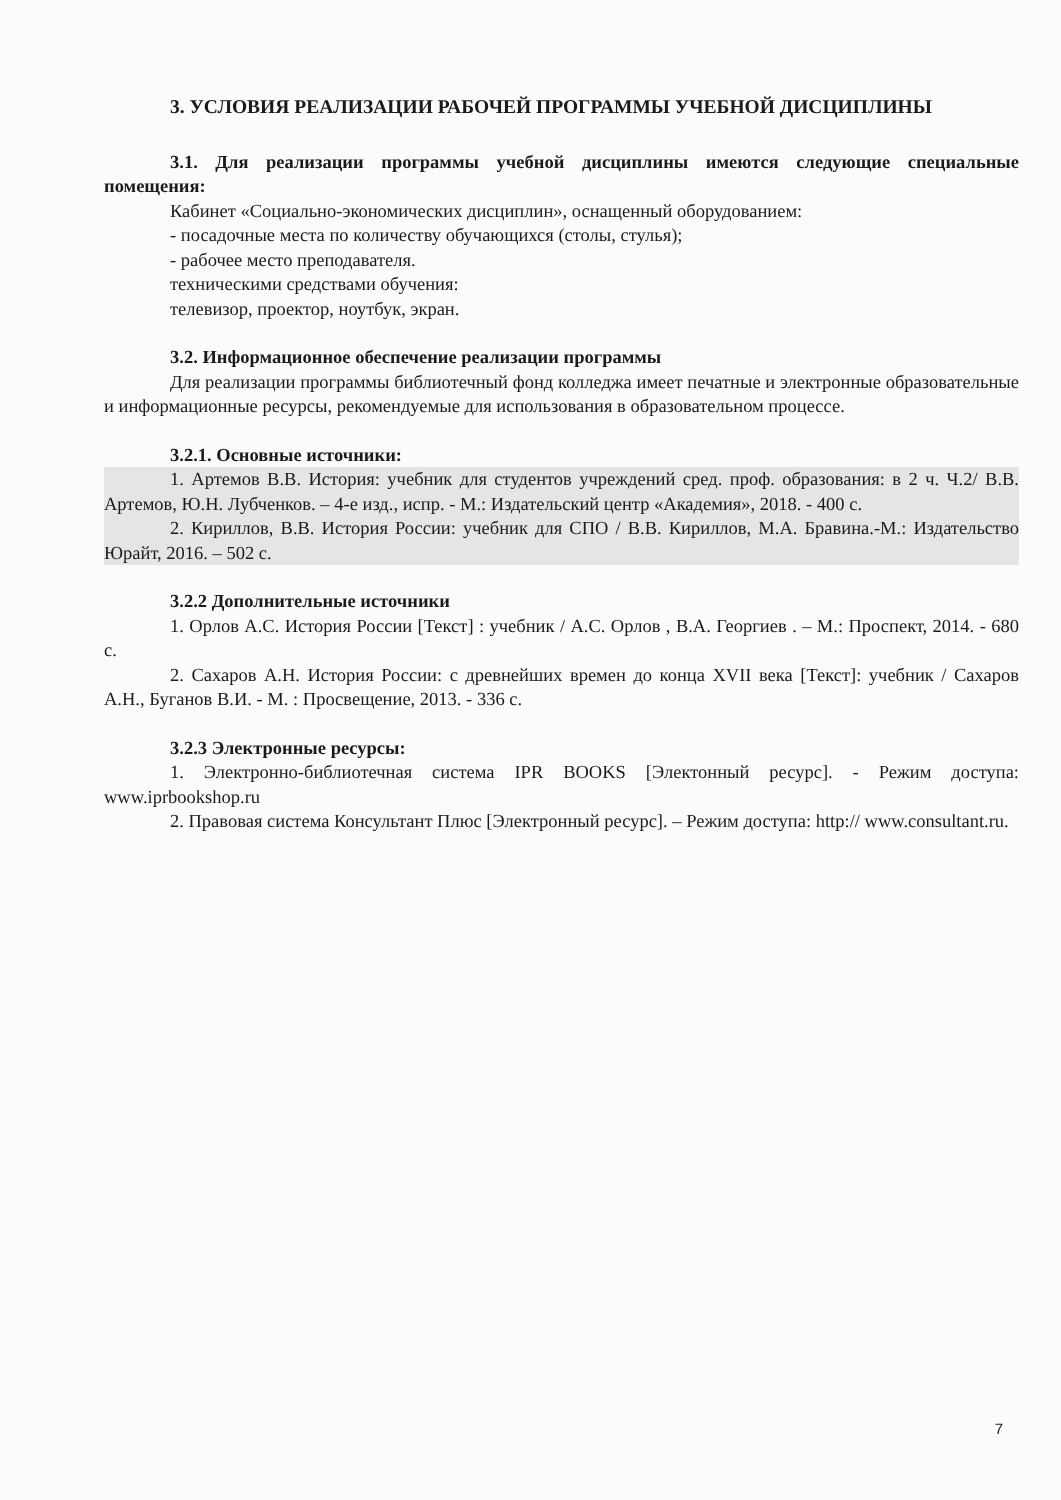3. УСЛОВИЯ РЕАЛИЗАЦИИ РАБОЧЕЙ ПРОГРАММЫ УЧЕБНОЙ ДИСЦИПЛИНЫ
3.1. Для реализации программы учебной дисциплины имеются следующие специальные помещения:
Кабинет «Социально-экономических дисциплин», оснащенный оборудованием:
- посадочные места по количеству обучающихся (столы, стулья);
- рабочее место преподавателя.
техническими средствами обучения:
телевизор, проектор, ноутбук, экран.
3.2. Информационное обеспечение реализации программы
Для реализации программы библиотечный фонд колледжа имеет печатные и электронные образовательные и информационные ресурсы, рекомендуемые для использования в образовательном процессе.
3.2.1. Основные источники:
1. Артемов В.В. История: учебник для студентов учреждений сред. проф. образования: в 2 ч. Ч.2/ В.В. Артемов, Ю.Н. Лубченков. – 4-е изд., испр. - М.: Издательский центр «Академия», 2018. - 400 с.
2. Кириллов, В.В. История России: учебник для СПО / В.В. Кириллов, М.А. Бравина.-М.: Издательство Юрайт, 2016. – 502 с.
3.2.2 Дополнительные источники
1. Орлов А.С. История России [Текст] : учебник / А.С. Орлов , В.А. Георгиев . – М.: Проспект, 2014. - 680 с.
2. Сахаров А.Н. История России: с древнейших времен до конца XVII века [Текст]: учебник / Сахаров А.Н., Буганов В.И. - М. : Просвещение, 2013. - 336 с.
3.2.3 Электронные ресурсы:
1. Электронно-библиотечная система IPR BOOKS [Электонный ресурс]. - Режим доступа: www.iprbookshop.ru
2. Правовая система Консультант Плюс [Электронный ресурс]. – Режим доступа: http:// www.consultant.ru.
7